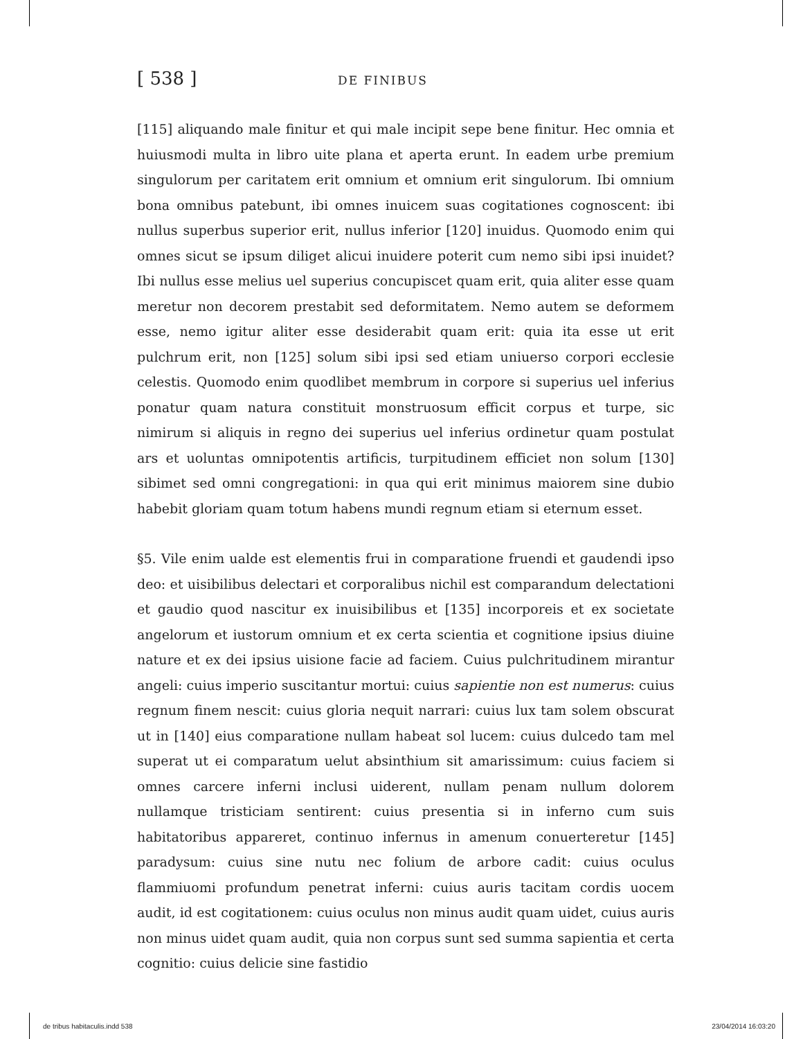[ 538 ]
DE FINIBUS
[115] aliquando male finitur et qui male incipit sepe bene finitur. Hec omnia et huiusmodi multa in libro uite plana et aperta erunt. In eadem urbe premium singulorum per caritatem erit omnium et omnium erit singulorum. Ibi omnium bona omnibus patebunt, ibi omnes inuicem suas cogitationes cognoscent: ibi nullus superbus superior erit, nullus inferior [120] inuidus. Quomodo enim qui omnes sicut se ipsum diliget alicui inuidere poterit cum nemo sibi ipsi inuidet? Ibi nullus esse melius uel superius concupiscet quam erit, quia aliter esse quam meretur non decorem prestabit sed deformitatem. Nemo autem se deformem esse, nemo igitur aliter esse desiderabit quam erit: quia ita esse ut erit pulchrum erit, non [125] solum sibi ipsi sed etiam uniuerso corpori ecclesie celestis. Quomodo enim quodlibet membrum in corpore si superius uel inferius ponatur quam natura constituit monstruosum efficit corpus et turpe, sic nimirum si aliquis in regno dei superius uel inferius ordinetur quam postulat ars et uoluntas omnipotentis artificis, turpitudinem efficiet non solum [130] sibimet sed omni congregationi: in qua qui erit minimus maiorem sine dubio habebit gloriam quam totum habens mundi regnum etiam si eternum esset.
§5. Vile enim ualde est elementis frui in comparatione fruendi et gaudendi ipso deo: et uisibilibus delectari et corporalibus nichil est comparandum delectationi et gaudio quod nascitur ex inuisibilibus et [135] incorporeis et ex societate angelorum et iustorum omnium et ex certa scientia et cognitione ipsius diuine nature et ex dei ipsius uisione facie ad faciem. Cuius pulchritudinem mirantur angeli: cuius imperio suscitantur mortui: cuius sapientie non est numerus: cuius regnum finem nescit: cuius gloria nequit narrari: cuius lux tam solem obscurat ut in [140] eius comparatione nullam habeat sol lucem: cuius dulcedo tam mel superat ut ei comparatum uelut absinthium sit amarissimum: cuius faciem si omnes carcere inferni inclusi uiderent, nullam penam nullum dolorem nullamque tristiciam sentirent: cuius presentia si in inferno cum suis habitatoribus appareret, continuo infernus in amenum conuerteretur [145] paradysum: cuius sine nutu nec folium de arbore cadit: cuius oculus flammiuomi profundum penetrat inferni: cuius auris tacitam cordis uocem audit, id est cogitationem: cuius oculus non minus audit quam uidet, cuius auris non minus uidet quam audit, quia non corpus sunt sed summa sapientia et certa cognitio: cuius delicie sine fastidio
de tribus habitaculis.indd 538 23/04/2014 16:03:20